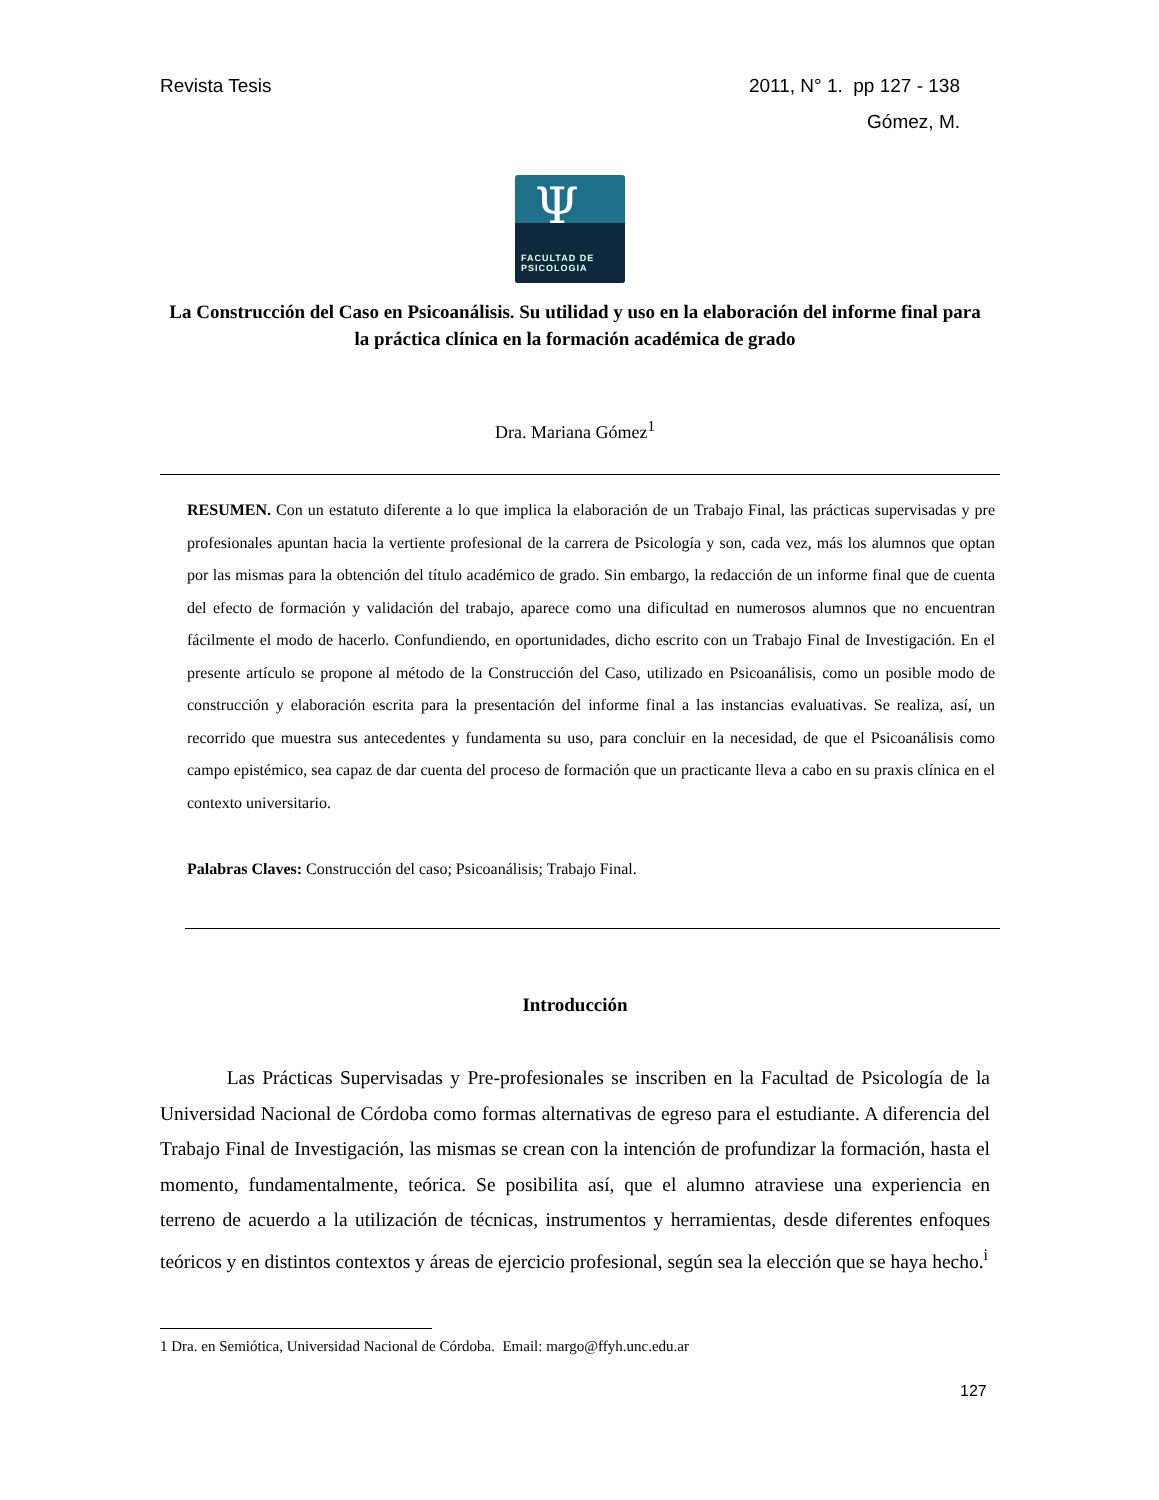Revista Tesis
2011, N° 1. pp 127 - 138
Gómez, M.
Ψ
FACULTAD DE
PSICOLOGIA
La Construcción del Caso en Psicoanálisis. Su utilidad y uso en la elaboración del informe final para la práctica clínica en la formación académica de grado
Dra. Mariana Gómez<sup>1</sup>
RESUMEN. Con un estatuto diferente a lo que implica la elaboración de un Trabajo Final, las prácticas supervisadas y pre profesionales apuntan hacia la vertiente profesional de la carrera de Psicología y son, cada vez, más los alumnos que optan por las mismas para la obtención del título académico de grado. Sin embargo, la redacción de un informe final que de cuenta del efecto de formación y validación del trabajo, aparece como una dificultad en numerosos alumnos que no encuentran fácilmente el modo de hacerlo. Confundiendo, en oportunidades, dicho escrito con un Trabajo Final de Investigación. En el presente artículo se propone al método de la Construcción del Caso, utilizado en Psicoanálisis, como un posible modo de construcción y elaboración escrita para la presentación del informe final a las instancias evaluativas. Se realiza, así, un recorrido que muestra sus antecedentes y fundamenta su uso, para concluir en la necesidad, de que el Psicoanálisis como campo epistémico, sea capaz de dar cuenta del proceso de formación que un practicante lleva a cabo en su praxis clínica en el contexto universitario.
Palabras Claves: Construcción del caso; Psicoanálisis; Trabajo Final.
Introducción
Las Prácticas Supervisadas y Pre-profesionales se inscriben en la Facultad de Psicología de la Universidad Nacional de Córdoba como formas alternativas de egreso para el estudiante. A diferencia del Trabajo Final de Investigación, las mismas se crean con la intención de profundizar la formación, hasta el momento, fundamentalmente, teórica. Se posibilita así, que el alumno atraviese una experiencia en terreno de acuerdo a la utilización de técnicas, instrumentos y herramientas, desde diferentes enfoques teóricos y en distintos contextos y áreas de ejercicio profesional, según sea la elección que se haya hecho.<sup>i</sup>
1 Dra. en Semiótica, Universidad Nacional de Córdoba. Email: margo@ffyh.unc.edu.ar
127